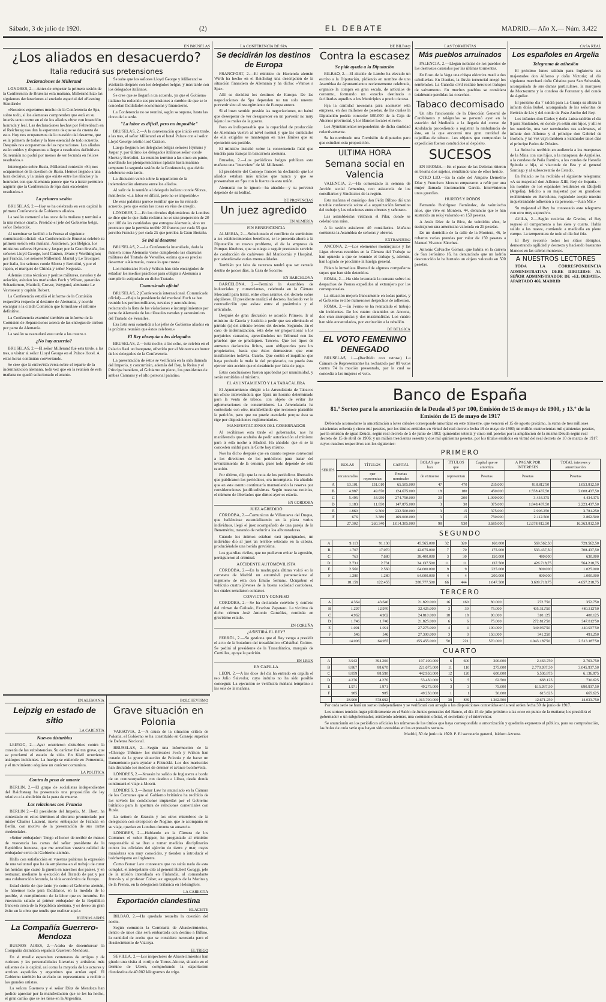Sábado, 3 de julio de 1920. (2) EL DEBATE MADRID.— Año X.— Núm. 3.422
EN BRUSELAS
¿Los aliados en desacuerdo?
Italia reducirá sus pretensiones
Declaraciones de Millerand
LONDRES, 2.—Antes de empezar la primera sesión de la Conferencia de Bruselas esta mañana, Millerand hizo las siguientes declaraciones al enviado especial del «Evening Standard»:
«Nosotros esperamos mucho de la Conferencia de Spa, sobre todo, si los alemanes comprenden que está en su interés tanto como en el de los aliados obrar con intención honrada y leal. Las declaraciones hechas por Fehrenbach en el Reichstag nos dan la esperanza de que se da cuenta de esto. Hoy nos ocuparemos de la cuestión del desarme, que es la primera de todas y la base esencial de todo acuerdo. Después nos ocuparemos de las reparaciones. Los aliados están unidos y dispuestos a llegar a resultados definitivos. Su reunión no podrá por menos de ser fecunda en felices resultados.»
Interrogado sobre Rusia, Millerand contestó: «Sí; nos ocuparemos de la cuestión de Rusia. Hemos llegado a una hora decisiva, y la unión que existe entre los aliados y la honradez con que Alemania parece que va a tratar permiten augurar que la Conferencia de Spa dará excelentes resultados.»
La primera sesión
BRUSELAS, 2.—Hoy se ha celebrado en esta capital la primera Conferencia de Gobiernos aliados.
La sesión comenzó a las once de la mañana y terminó a la una menos cuarto. Presidió el jefe del Gobierno belga, señor Delacroix.
Al terminar se facilitó a la Prensa el siguiente comunicado oficial: «La Conferencia de Bruselas celebró su primera sesión esta mañana. Asistieron, por Bélgica, los ministros señores Hymans y Jaspar; por la Gran Bretaña, los señores Lloyd George, lord Curzon, Evans y Worthington; por Francia, los señores Millerand, Marsal y Le Trocquer; por Italia, los señores conde Sforza y Bertolini, y por el Japón, el marqués de Chinda y señor Negoaka.
Además como técnicos y peritos militares, navales y de aviación, asistían los mariscales Foch y Wilson, generales Schaefernon, Mattioli, Grover, Weygand, almirante Le Vavasseur y capitán Robert.
La Conferencia estudió el informe de la Comisión respectiva respecto al desarme de Alemania, y acordó encargar a la citada Comisión que formulase el informe definitivo.
La Conferencia examinó también un informe de la Comisión de Reparaciones acerca de las entregas de carbón por parte de Alemania.
La sesión se reanudará esta tarde a las cuatro.»
¿No hay acuerdo?
BRUSELAS, 2.—El señor Millerand fué esta tarde, a las tres, a visitar al señor Lloyd George en el Palace Hotel. A estas horas continúan conversando.
Se cree que la entrevista versa sobre el reparto de la indemnización alemana, toda vez que en la reunión de esta mañana no quedó solucionado el asunto.
Se sabe que los señores Lloyd George y Millerand se avistarán después con los delegados belgas, y más tarde con los delegados italianos.
Se cree que se llegará a un acuerdo, ya que el Gobierno italiano ha reducido sus pretensiones a cambio de que se le concedan facilidades económicas y financieras.
La Conferencia no se reunirá, según se supone, hasta las cinco de la tarde.
"La labor es difícil, pero no imposible"
BRUSELAS, 2.—A la conversación que inició esta tarde, a las tres, el señor Millerand en el hotel Palace con el señor Lloyd George asistió lord Curzon.
Luego llegaron los delegados belgas señores Hymans y Jaspar y, por último los delegados italianos señor conde Sforza y Bertolini. La reunión terminó a las cinco en punto, acordando los plenipotenciarios aplazar hasta mañana temprano la segunda sesión de la Conferencia, que debía celebrarse esta tarde.
La discusión versó sobre la repartición de la indemnización alemana entre los aliados.
Al salir de la reunión el delegado italiano conde Sforza, manifestó: «La labor es difícil, pero no es imposible.»
De esas palabras parece resultar que no ha reinado acuerdo, pero que están las cosas en vías de arreglo.
LONDRES, 2.—En los círculos diplomáticos de Londres se dice que lo que Italia reclama no es una proporción de 20 por 100 de las cantidades que entregue Alemania, sino un prorrateo que la permita recibir 20 francos por cada 55 que perciba Francia y por cada 25 que perciba la Gran Bretaña.
Se irá al desarme
BRUSELAS, 2.—La Conferencia interaliada, dada la manera como Alemania viene cumpliendo las cláusulas militares del Tratado de Versalles, estima que es preciso desarmar a Alemania, cueste lo que cueste.
Los mariscales Foch y Wilson han sido encargados de estudiar los medios prácticos para obligar a Alemania a cumplir lo estipulado en dicho Tratado.
Comunicado oficial
BRUSELAS, 2 (Conferencia internacional. Comunicado oficial).—«Bajo la presidencia del mariscal Foch se han reunido los peritos militares, navales y aeronáuticos, redactando la lista de las violaciones e incumplimientos por parte de Alemania de las cláusulas navales y aeronáuticas del Tratado de Versalles.
Esa lista será sometida a los jefes de Gobierno aliados en la próxima reunión que éstos celebren.»
El Rey obsequia a los delegados
BRUSELAS, 2.—Esta noche, a las ocho, se celebra en el Palacio Real un banquete, ofrecido por el Monarca en honor de los delegados de la Conferencia.
La presentación de éstos se verificará en la sala llamada del Imperio, y concurrirán, además del Rey, la Reina y el Príncipe heredero, el Gobierno en pleno, los presidentes de ambas Cámaras y el alto personal palatino.
LA CONFERENCIA DE SPA
Se decidirán los destinos de Europa
FRANCFORT, 2.—El ministro de Hacienda alemán Wirth ha hecho en el Reichstag una descripción de la situación financiera de Alemania y ha dicho: «Vamos a Spa».
Allí se decidirá los destinos de Europa. De las negociaciones de Spa dependen no tan solo nuestro porvenir sino el resurgimiento de Europa entera.
Si el buen sentido preside las negociaciones, no habrá que desesperar de ver desaparecer en un porvenir no muy lejano los males de la guerra.
Pero es indispensable que la capacidad de producción de Alemania vuelva al nivel normal y que las cantidades de ella exigidas se mantengan en tales límites que su ejecución sea posible.
El ministro insistió sobre la consecuencia fatal que tendría para Europa la bancarrota alemana.
Bruselas, 2.—Los periódicos belgas publican esta mañana una "interview" de M. Millerand.
El presidente del Consejo francés ha declarado que los aliados estaban más unidos que nunca y que se presentaban en Spa con la fuerza de esta unión.
Alemania no lo ignora—ha añadido—y su porvenir depende de su lealtad.
DE PROVINCIAS
Un juez agredido
EN ALMERIA
FIN BENEFICENCIA
ALMERIA, 2.—Solucionado el conflicto de suministro a los establecimientos benéficos, se le presenta ahora a la Diputación un nuevo problema, el de la empresa de Pompas fúnebres, que se niega a seguir prestando servicio de conducción de cadáveres del Manicomio y Hospital, por adeudársele varias mensualidades.
También por falta de recursos tendrá que ser cerrada dentro de pocos días, la Casa de Socorro.
EN BARCELONA
BARCELONA, 2.—Terminó la Asamblea de industriales y comerciantes, celebrada en la Cámara Mercantil para tratar, entre otros asuntos, del decreto sobre alquileres. El presidente analizó el decreto, haciendo ver la contradicción que existe entre el preámbulo y el articulado.
Después de gran discusión se acordó: Primero. Ir al ministro de Gracia y Justicia a pedir que sea eliminado el párrafo (a) del artículo tercero del decreto. Segundo. En el caso de indemnización, ésta debe ser proporcional a los perjuicios causados, apreciándolos un Tribunal con las pruebas que se practiquen. Tercero. Que los tipos de aumento declarados lícitos, sean obligatorios para los propietarios, hasta que éstos demuestren que eran insuficientes todavía. Cuarto. Que contra el inquilino que haya probado la mala fe del propietario, no pueda éste ejercer otra acción que el desahucio por falta de pago.
Estas conclusiones fueron aprobadas por unanimidad, y serán remitidas al ministro.
EL AYUNTAMIENTO Y LA TABACALERA
El Ayuntamiento dirigió a la Arrendataria de Tabacos un oficio interesándola que fijara un horario determinado para la venta de tabaco, con objeto de evitar las aglomeraciones de consumidores. La Arrendataria ha contestado con otro, manifestando que reconoce plausible la petición, pero que no puede atenderla porque ésta se rige por disposiciones reglamentarias.
MANIFESTACIONES DEL GOBERNADOR
Al recibirnos esta tarde el gobernador, nos ha manifestado que acababa de pedir autorización al ministro para ir esta noche a Madrid. Ha añadido que si se la conceden saldrá para la Corte hoy mismo.
Nos ha dicho después que en cuanto regrese convocará a los directores de los periódicos para tratar del levantamiento de la censura, pues todo depende de esta reunión.
Por último, dijo que la nota de los periódicos libertados que publicaron los periódicos, era incompleta. Ha añadido que en este asunto continuaría manteniendo la reserva por consideraciones justificadísimas. Según nuestras noticias, el número de libertados que dimos ayer es exacta.
EN CORDOBA
JUEZ AGREDIDO
CORDOBA, 2.—Comunican de Villanueva del Duque, que hallándose escandalizando en la plaza varios individuos, llegó el juez acompañado de una pareja de la Benemérita, tratando de reducir a los alborotadores.
Cuando los ánimos estaban casi apaciguados, un individuo dió al juez un terrible estacazo en la cabeza, produciéndole una herida gravísima.
Los guardias civiles, que no pudieron evitar la agresión, persiguieron al criminal.
ACCIDENTE AUTOMOVILISTA
CORDOBA, 2.—En la madrugada última volcó en la carretera de Madrid un automóvil perteneciente al ingeniero de ésta don Emilio Serrano. Ocupaban el vehículo cuatro jóvenes de la buena sociedad cordobesa, los cuales resultaron contusos.
CONVICTO Y CONFESO
CORDOBA, 2.—Se ha declarado convicto y confeso del crimen de Cañuelo, Evaristo Zapatero. La víctima de dicho crimen José Antonio González, continúa en gravísimo estado.
EN CORUÑA
¿ASISTIRÁ EL REY?
FERROL, 2.—Se gestiona que el Rey venga a presidir el acto de la botadura del trasatlántico «Cristóbal Colón». Se pedirá al presidente de la Trasatlántica, marqués de Comillas, apoye la petición.
EN LEON
EN CAPILLA
LEON, 2.—A las doce del día ha entrado en capilla el reo Julio Salvador, cuyo indulto no ha sido posible conseguir. La ejecución se verificará mañana temprano a las seis de la mañana.
EN ALEMANIA
Leipzig en estado de sitio
LA CARESTIA
Nuevos disturbios
LEIPZIG, 2.—Ayer ocurrieron disturbios contra la carestía de las subsistencias. Su carácter fué tan grave, que se proclamó el estado de sitio. En Kiell ocurrieron análogos incidentes. La huelga se extiende en Pomerania, y el movimiento adquiere un carácter comunista.
LA POLITICA
Contra la pena de muerte
BERLIN, 2.—El grupo de socialistas independientes del Reichstaag ha presentado una proposición de ley relativa a la abolición de la pena de muerte.
Las relaciones con Francia
BERLIN 2.—El presidente del Imperio, M. Ebert, ha contestado en estos términos al discurso pronunciado por míster Charles Laurent, nuevo embajador de Francia en Berlín, con motivo de la presentación de sus cartas credenciales.
«Señor embajador: Tengo el honor de recibir de manos de vuecencia las cartas del señor presidente de la República francesa, que me acreditan vuestra calidad de embajador cerca del Gobierno alemán.
Hallo con satisfacción en vuestras palabras la expresión de una voluntad que ha de emplearse en el trabajo de curar las heridas que causó la guerra en nuestros dos países, y en restaurar, mediante la ejecución del Tratado de paz y por una colaboración fecunda, la vida económica de Europa.
Estad cierto de que tanto yo como el Gobierno alemán, lo haremos todo para facilitaros, en la medida de lo posible, el cumplimiento de la labor que os incumbe. En vuecencia saludo al primer embajador de la República francesa cerca de la República alemana, y os deseo un gran éxito en la obra que tenéis que realizar aquí.»
BUENOS AIRES
La Compañía Guerrero-Mendoza
BUENOS AIRES, 2.—Acaba de desembarcar la Compañía dramática española Guerrero Mendoza.
En el muelle esperaban centenares de amigos y de curiosos y las personalidades literarias y artísticas más salientes de la capital, así como la mayoría de los actores y actrices españoles y argentinos que actúan aquí. El Gobierno también ha enviado un representante a recibir a los grandes artistas.
La señora Guerrero y el señor Díaz de Mendoza han podido apreciar por la manifestación que se les ha hecho, el gran cariño que se les tiene en la Argentina.
BOLCHEVISMO
Grave situación en Polonia
VARSOVIA, 2.—A causa de la situación crítica de Polonia, el Gobierno se ha constituído en Consejo superior de Defensa Nacional.
BRUSELAS, 2.—Según una información de la «Chicago Tribune» los mariscales Foch y Wilson han tratado de la grave situación de Polonia y de hacer un llamamiento para ayudar a Pilsudski. Los dos mariscales han discutido los medios de detener el avance bolchevista.
LONDRES, 2.—Krassin ha salido de Inglaterra a bordo de un contratorpedero con destino a Libau, desde donde continuará el viaje a Moscú.
LONDRES, 3.—Bonar Law ha anunciado en la Cámara de los Comunes que el Gobierno británico ha recibido de los soviets las condiciones impuestas por el Gobierno británico para la apertura de relaciones comerciales con Rusia.
La señora de Krassin y los otros miembros de la delegación con excepción de Nogine, que le acompaña en su viaje, quedan en Londres durante su ausencia.
LONDRES, 2.—Hablando en la Cámara de los Comunes el señor Rapper, ha preguntado al ministro responsable si se iban a tomar medidas disciplinarias contra los oficiales del ejército de tierra y mar, cuyas maniobras son muy conocidas, y tienden a introducir el bolcheviqsmo en Inglaterra.
Como Bonar Law contestara que no sabía nada de este complot, el interpelante citó al general Hubert Gouggi, jefe de la misión interaliada en Finlandia, al comandante francés y al profesor Colter, ex agregados de la Marina y de la Prensa, en la delegación británica en Helsingfors.
LA CARESTIA
Exportación clandestina
EL ACEITE
BILBAO, 2.—Ha quedado resuelta la cuestión del aceite.
Según comunica la Comisaría de Abastecimientos, dentro de unos días será embarcada con destino a Bilbao, la cantidad de aceite que se considera necesaria para el abastecimiento de Vizcaya.
EL TRIGO
SEVILLA, 2.—Los inspectores de Abastecimientos han girado una visita al cortijo de Torres-Alocaz, situado en el término de Utrera, comprobando la exportación clandestina de 40.082 kilogramos de trigo.
DE BILBAO
Contra la escasez
Se pide ayuda a la Diputación
BILBAO, 2.—El alcalde de Lambo ha elevado un escrito a la Diputación, pidiendo en nombre de una Asamblea de Ayuntamientos recientemente celebrada, organice la compra en gran escala, de artículos de consumo, formando un «stock» destinado a facilitarles aquellos a los Municipios a precio de tasa.
Fija la cantidad necesaria para acometer esta empresa, en dos millones de pesetas, de las cuales la Diputación podría conceder 500.000 de la Caja de Ahorros provincial, y los Bancos locales el resto.
Los Ayuntamientos responderían de dicha cantidad colectivamente.
Se ha nombrado una Comisión de diputados para que estudien esta proposición.
ULTIMA HORA
Semana social en Valencia
VALENCIA, 2.—Ha comenzado la semana de Acción social femenina, con asistencia de los consiliarios y Sindicatos de la región.
Esta mañana el canónigo don Félix Bilbao dió una notable conferencia sobre «La organización femenina del trabajo y las relaciones entre obreras y señoras».
Las asambleístas visitaron el Pilar, donde se celebró una misa.
A la sesión asistieron 40 consiliarios. Mañana comienza la Asamblea de señoras y obreras.
EXTRANJERO
ANCONA, 2.—Los elementos monárquicos y las Ligas obreras reunidos en la Cámara del Trabajo se han opuesto a que se reanude el trabajo y, además, han logrado se proclame la huelga general.
Piden la inmediata libertad de algunos compañeros suyos que han sido detenidos.
ROMA, 2.—Ha sido levantada la censura sobre los despachos de Prensa expedidos al extranjero por los corresponsales.
La situación mejora francamente en todas partes, y el Gobierno recibe numerosos despachos de adhesión.
ROMA, 2.—En Fermo se ha reanudado el trabajo sin incidentes. De los cuatro detenidos en Ancona, dos eran anarquistas y dos maximalistas. Los cuatro han sido encarcelados, por excitación a la rebelión.
DE BELGICA
EL VOTO FEMENINO DENEGADO
BRUSELAS, 1.—(Recibido con retraso) La Cámara de Representantes ha rechazado por 89 votos contra 74 la moción presentada, por la cual se concedía a las mujeres el voto.
LAS TORMENTAS
Más pueblos arruinados
PALENCIA, 2.—Llegan noticias de los pueblos de los destrozos causados por las últimas tormentas.
En Pozo de la Vega una chispa eléctrica mató a dos caballerías. En Dueñas, la lluvia torrencial anegó los sembrados. La Guardia civil realizó heroicos trabajos de salvamento. En muchos pueblos se considera totalmente perdidas las cosechas.
Tabaco decomisado
Un alto funcionario de la Dirección General de Carabineros y telégrafos se personó ayer en la estación del Mediodía a la llegada del correo de Andalucía procediendo a registrar la ambulancia de éste, en la que encontró una gran cantidad de cajetillas de tabaco. Los objetos que componían la expedición fueron conducidos al depósito.
SUCESOS
EN BROMA.—En el paseo de las Delicias riñeron en broma dos sujetos, resultando uno de ellos herido.
OTRO LIO.—En la calle del Amparo Demetrio Díaz y Francisco Moreno empezaron a reñir por una mujer llamada Encarnación García. Intervinieron unos guardias.
HURTOS Y ROBOS
Fernando Rodríguez Fernández, de veintiocho años, que vive en Montera, 44, denunció que le han sustraído un reloj valorado en 150 pesetas.
A Jesús Díez de la Rica, de veintidós años, le sustrajeron una americana valorada en 25 pesetas.
De un domicilio de la calle de la Montera, 46, le robaron varias prendas por valor de 150 pesetas a Manuel Vivanco Sánchez.
Antonio Calvache Gómez, que habita en la carrera de San Jerónimo 16, ha denunciado que un ladrón desconocido le ha hurtado un objeto valorado en 500 pesetas.
CASA REAL
Los españoles en Argelia
Telegrama de adhesión
El próximo lunes saldrán para Inglaterra sus majestades don Alfonso y doña Victoria; al día siguiente marchará doña Cristina para San Sebastián, acompañada de sus damas particulares, la marquesa de Moctezuma y la condesa de Fontanar y del conde de Aguilar.
El próximo día 7 saldrá para La Granja su alteza la infanta doña Isabel, acompañada de las señoritas de Bertrán de Lis y del conde de Pozo Ancho del Rey.
Los infantes don Carlos y doña Luisa saldrán el día 9 para Santander, en donde ya están sus hijos, y allí se les reunirán, una vez terminados sus exámenes, el infante don Alfonso y el príncipe don Gabriel de Borbón, y tal vez vaya también a Santander unos días el príncipe Pedro de Orleáns.
La Reina ha recibido en audiencia a los marqueses de la Mina con sus hijos, a la marquesa de Argüelles, a la condesa de Peña Ramiro, a los condes de Heredia Spínola e hija, al vizconde de Eza y al general Santiago y al subsecretario de Estado.
En Palacio se ha recibido el siguiente telegrama: «A su majestad don Alfonso XIII, Rey de España.—En nombre de los españoles residentes en Diidjelli (Argelia), felicito a su majestad por su grandioso recibimiento en Barcelona, rogándole acepte nuestra inquebrantable adhesión a su persona.—Juan Mir.»
Su majestad el Rey ha contestado este telegrama con otro muy expresivo.
AVILA, 2.—Según noticias de Gredos, el Rey regresó al campamento a las siete y cuarto. Había salido a las nueve, comiendo a mediodía en pleno campo. La temperatura de todo el día fué fría.
El Rey recorrió todos los sitios abruptos, demostrando agilidad y destreza y haciendo bastantes blancos en las cabras monteses.
A NUESTROS LECTORES
TODA LA CORRESPONDENCIA ADMINISTRATIVA DEBE DIRIGIRSE AL SEÑOR ADMINISTRADOR DE «EL DEBATE», APARTADO 466, MADRID
Banco de España
81.º Sorteo para la amortización de la Deuda al 5 por 100, Emisión de 15 de mayo de 1900, y 13.º de la Emisión de 15 de mayo de 1917
Debiendo acomodarse la amortización a lotes cabales corresponde amortizar en este trimestre, que vencerá el 15 de agosto próximo, la suma de tres millones seiscientas ochenta y cinco mil pesetas, por los títulos emitidos en virtud del real decreto fecha 19 de mayo de 1900; un millón cuatrocientas mil quinientas pesetas, por la emisión de igual Deuda, según real decreto de 5 de junio de 1902; quinientas setenta y cinco mil pesetas por la ampliación de la misma Deuda según real decreto de 15 de abril de 1906; y un millón trescientas sesenta y dos mil quinientas pesetas, por los títulos emitidos en virtud del real decreto de 10 de marzo de 1917, cuyos cuadros respectivos son los siguientes:
PRIMERO
| SERIES | BOLAS | TÍTULOS | CAPITAL | BOLAS que han | TÍTULOS que | Capital que se amortiza | A PAGAR POR INTERESES | TOTAL intereses y amortización |
| --- | --- | --- | --- | --- | --- | --- | --- | --- |
| | encantaradas | que representan | Pesetas nominales | de extraerse | representan | Pesetas | Pesetas | Pesetas |
| A | 13.101 | 131.010 | 65.505.000 | 47 | 470 | 235.000 | 818.812'50 | 1.053.812,50 |
| B | 4.987 | 49.870 | 124.675.000 | 18 | 180 | 450.000 | 1.558.437,50 | 2.008.437,50 |
| C | 5.495 | 54.950 | 274.750.000 | 20 | 200 | 1.000.000 | 3.434.375 | 4.434.375 |
| D | 1.183 | 11.830 | 147.875.000 | 3 | 30 | 375.000 | 1.848.437,50 | 2.223.437,50 |
| E | 1.860 | 9.300 | 232.500.000 | 3 | 15 | 375.000 | 2.906.250 | 3.781.250 |
| F | 676 | 3.380 | 169.000.000 | 3 | 15 | 750.000 | 2.112.500 | 2.862.500 |
| | 27.302 | 260.340 | 1.014.305.000 | 98 | 930 | 3.685.000 | 12.678.812,50 | 16.363.812,50 |
SEGUNDO
| A | 9.113 | 91.130 | 45.565.000 | 32 | 320 | 160.000 | 569.562,50 | 729.562,50 |
| B | 1.707 | 17.070 | 42.675.000 | 7 | 70 | 175.000 | 533.437,50 | 708.437,50 |
| C | 763 | 7.680 | 38.400.000 | 3 | 30 | 150.000 | 480.000 | 630.000 |
| D | 2.731 | 2.731 | 34.137.500 | 11 | 11 | 137.500 | 426.718,75 | 564.218,75 |
| E | 2.560 | 2.560 | 64.000.000 | 9 | 9 | 225.000 | 800.000 | 1.025.000 |
| F | 1.280 | 1.280 | 64.000.000 | 4 | 4 | 200.000 | 800.000 | 1.000.000 |
| | 18.159 | 122.455 | 288.777.500 | 66 | 444 | 1.047.500 | 3.609.718,75 | 4.657.218,75 |
TERCERO
| A | 4.364 | 43.640 | 21.820.000 | 16 | 160 | 80.000 | 272.750 | 352.750 |
| B | 1.297 | 12.970 | 32.425.000 | 3 | 30 | 75.000 | 405.312'50 | 480.312'50 |
| C | 4.962 | 4.962 | 24.810.000 | 18 | 18 | 90.000 | 310.125 | 400.125 |
| D | 1.746 | 1.746 | 21.825.000 | 6 | 6 | 75.000 | 272.812'50 | 347.812'50 |
| E | 1.091 | 1.091 | 27.275.000 | 4 | 4 | 100.000 | 340.937'50 | 440.937'50 |
| F | 546 | 546 | 27.300.000 | 3 | 3 | 150.000 | 341.250 | 491.250 |
| | 14.006 | 64.955 | 155.455.000 | 50 | 221 | 570.000 | 1.943.187'50 | 2.513.187'50 |
CUARTO
| A | 3.942 | 394.200 | 197.100.000 | 6 | 600 | 300.000 | 2.463.750 | 2.763.750 |
| B | 8.867 | 88.670 | 221.675.000 | 11 | 110 | 275.000 | 2.770.937,50 | 3.045.937,50 |
| C | 8.859 | 88.590 | 442.950.000 | 12 | 120 | 600.000 | 5.536.875 | 6.136.875 |
| D | 4.276 | 4.276 | 53.450.000 | 5 | 5 | 62.500 | 668.125 | 730.625 |
| E | 1.971 | 1.971 | 49.275.000 | 3 | 3 | 75.000 | 615.937,50 | 690.937,50 |
| F | 985 | 985 | 49.250.000 | 1 | 1 | 50.000 | 615.625 | 665.625 |
| | 28.900 | 578.692 | 1.013.700.000 | 38 | 839 | 1.362.500 | 12.671.250 | 14.033.750 |
Por cada serie se hará un sorteo independiente y se verificará con arreglo a las disposiciones contenidas en la real orden fecha 30 de junio de 1917.
Los sorteos tendrán lugar públicamente en el Salón de Juntas generales del Banco, el día 15 de julio próximo a las once en punto de la mañana; los presidirá el gobernador o un subgobernador, asistiendo además, una comisión oficial, el secretario y el interventor.
Se anunciarán en los periódicos oficiales los números de los títulos que haya correspondido a amortización y quedarán expuestas al público, para su comprobación, las bolas de cada serie que hayan sido extraídas en los expresados sorteos.
Madrid, 30 de junio de 1920. P. El secretario general, Isidoro Azcona.